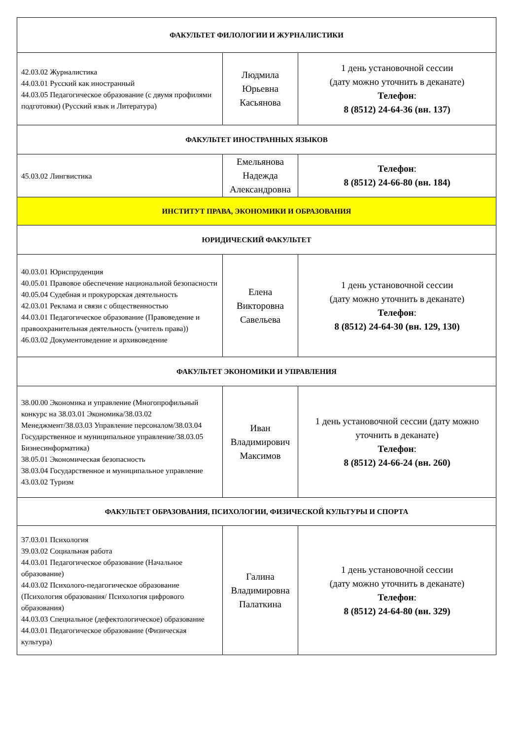| ФАКУЛЬТЕТ ФИЛОЛОГИИ И ЖУРНАЛИСТИКИ | | |
| --- | --- | --- |
| 42.03.02 Журналистика 44.03.01 Русский как иностранный 44.03.05 Педагогическое образование (с двумя профилями подготовки) (Русский язык и Литература) | Людмила Юрьевна Касьянова | 1 день установочной сессии (дату можно уточнить в деканате) Телефон : 8 (8512) 24-64-36 (вн. 137) |
| ФАКУЛЬТЕТ ИНОСТРАННЫХ ЯЗЫКОВ | | |
| 45.03.02 Лингвистика | Емельянова Надежда Александровна | Телефон : 8 (8512) 24-66-80 (вн. 184) |
| ИНСТИТУТ ПРАВА, ЭКОНОМИКИ И ОБРАЗОВАНИЯ | | |
| ЮРИДИЧЕСКИЙ ФАКУЛЬТЕТ | | |
| 40.03.01 Юриспруденция 40.05.01 Правовое обеспечение национальной безопасности 40.05.04 Судебная и прокурорская деятельность 42.03.01 Реклама и связи с общественностью 44.03.01 Педагогическое образование (Правоведение и правоохранительная деятельность (учитель права)) 46.03.02 Документоведение и архивоведение | Елена Викторовна Савельева | 1 день установочной сессии (дату можно уточнить в деканате) Телефон : 8 (8512) 24-64-30 (вн. 129, 130) |
| ФАКУЛЬТЕТ ЭКОНОМИКИ И УПРАВЛЕНИЯ | | |
| 38.00.00 Экономика и управление (Многопрофильный конкурс на 38.03.01 Экономика/38.03.02 Менеджмент/38.03.03 Управление персоналом/38.03.04 Государственное и муниципальное управление/38.03.05 Бизнесинформатика) 38.05.01 Экономическая безопасность 38.03.04 Государственное и муниципальное управление 43.03.02 Туризм | Иван Владимирович Максимов | 1 день установочной сессии (дату можно уточнить в деканате) Телефон : 8 (8512) 24-66-24 (вн. 260) |
| ФАКУЛЬТЕТ ОБРАЗОВАНИЯ, ПСИХОЛОГИИ, ФИЗИЧЕСКОЙ КУЛЬТУРЫ И СПОРТА | | |
| 37.03.01 Психология 39.03.02 Социальная работа 44.03.01 Педагогическое образование (Начальное образование) 44.03.02 Психолого-педагогическое образование (Психология образования/ Психология цифрового образования) 44.03.03 Специальное (дефектологическое) образование 44.03.01 Педагогическое образование (Физическая культура) | Галина Владимировна Палаткина | 1 день установочной сессии (дату можно уточнить в деканате) Телефон : 8 (8512) 24-64-80 (вн. 329) |